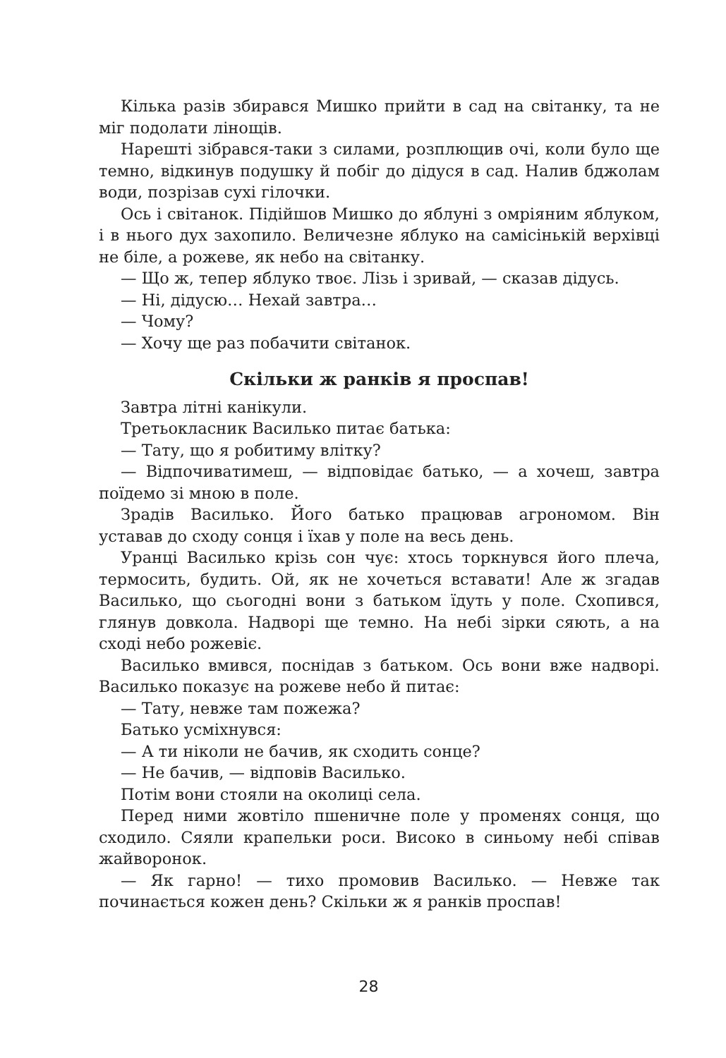Кілька разів збирався Мишко прийти в сад на світанку, та не міг подолати лінощів.
Нарешті зібрався-таки з силами, розплющив очі, коли було ще темно, відкинув подушку й побіг до дідуся в сад. Налив бджолам води, позрізав сухі гілочки.
Ось і світанок. Підійшов Мишко до яблуні з омріяним яблуком, і в нього дух захопило. Величезне яблуко на самісінькій верхівці не біле, а рожеве, як небо на світанку.
— Що ж, тепер яблуко твоє. Лізь і зривай, — сказав дідусь.
— Ні, дідусю… Нехай завтра…
— Чому?
— Хочу ще раз побачити світанок.
Скільки ж ранків я проспав!
Завтра літні канікули.
Третьокласник Василько питає батька:
— Тату, що я робитиму влітку?
— Відпочиватимеш, — відповідає батько, — а хочеш, завтра поїдемо зі мною в поле.
Зрадів Василько. Його батько працював агрономом. Він уставав до сходу сонця і їхав у поле на весь день.
Уранці Василько крізь сон чує: хтось торкнувся його плеча, термосить, будить. Ой, як не хочеться вставати! Але ж згадав Василько, що сьогодні вони з батьком їдуть у поле. Схопився, глянув довкола. Надворі ще темно. На небі зірки сяють, а на сході небо рожевіє.
Василько вмився, поснідав з батьком. Ось вони вже надворі. Василько показує на рожеве небо й питає:
— Тату, невже там пожежа?
Батько усміхнувся:
— А ти ніколи не бачив, як сходить сонце?
— Не бачив, — відповів Василько.
Потім вони стояли на околиці села.
Перед ними жовтіло пшеничне поле у променях сонця, що сходило. Сяяли крапельки роси. Високо в синьому небі співав жайворонок.
— Як гарно! — тихо промовив Василько. — Невже так починається кожен день? Скільки ж я ранків проспав!
28